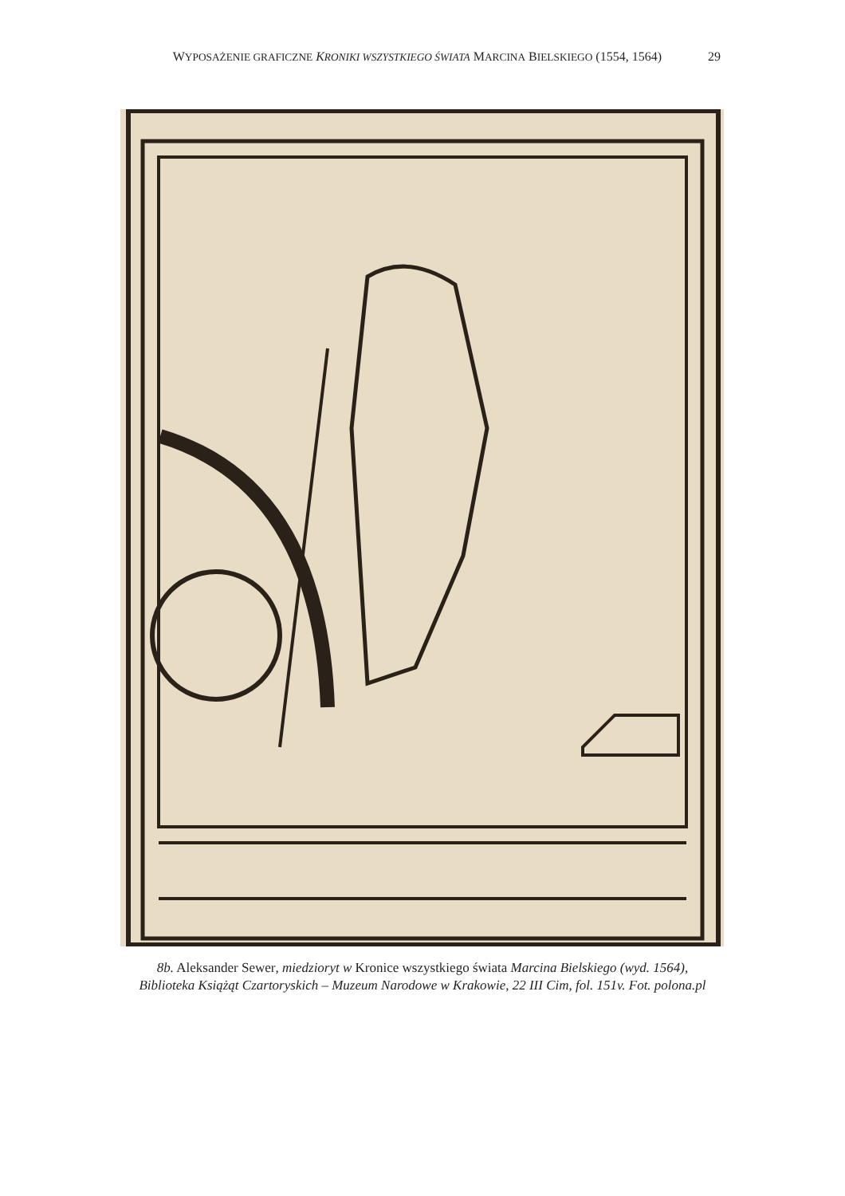WYPOSAŻENIE GRAFICZNE KRONIKI WSZYSTKIEGO ŚWIATA MARCINA BIELSKIEGO (1554, 1564) 29
8b. Aleksander Sewer, miedzioryt w Kronice wszystkiego świata Marcina Bielskiego (wyd. 1564), Biblioteka Książąt Czartoryskich – Muzeum Narodowe w Krakowie, 22 III Cim, fol. 151v. Fot. polona.pl